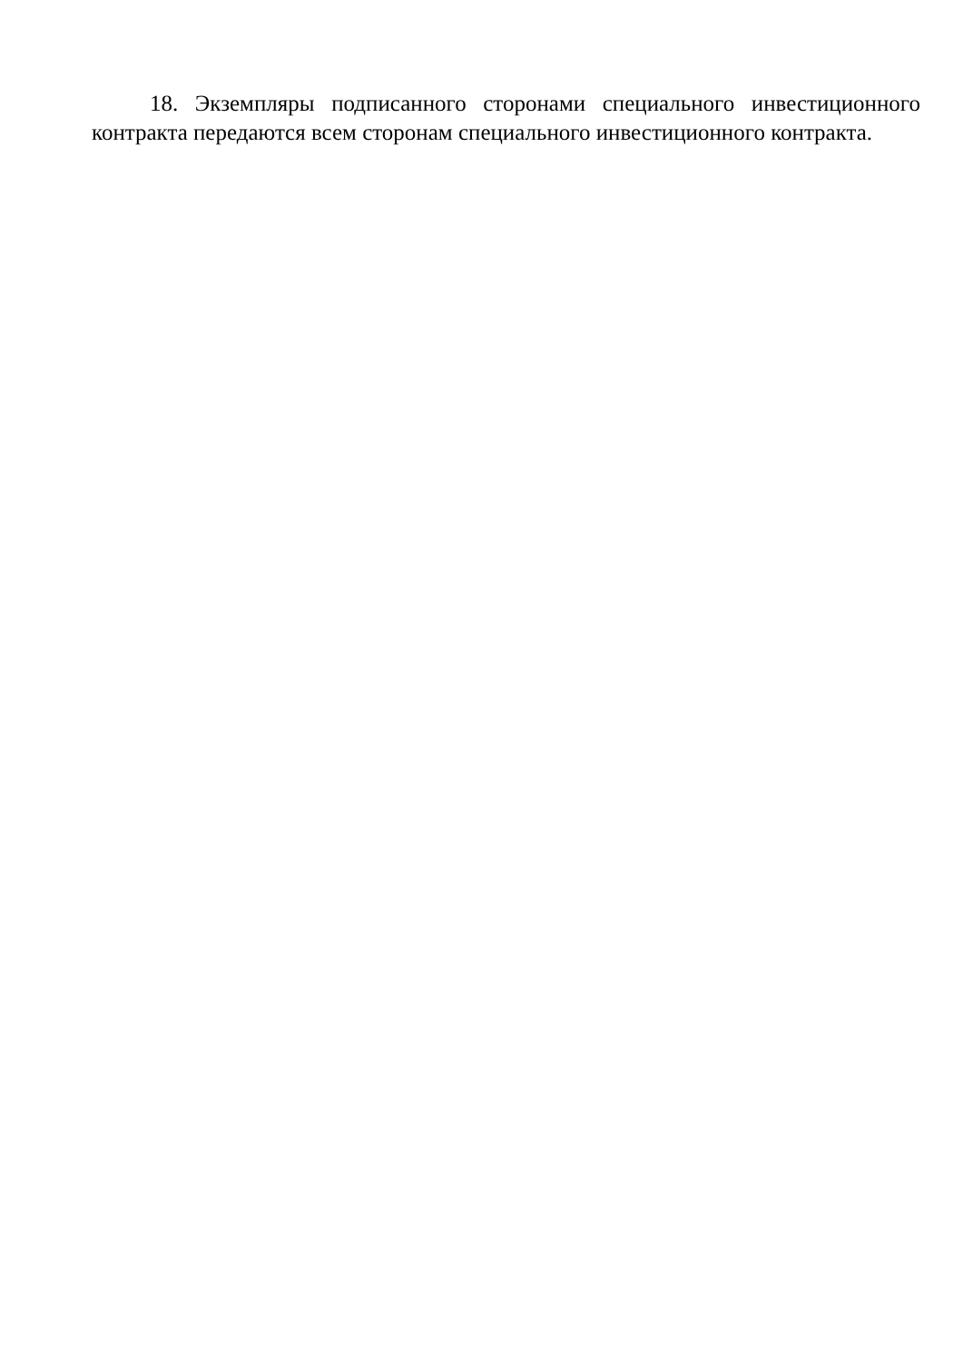18. Экземпляры подписанного сторонами специального инвестиционного контракта передаются всем сторонам специального инвестиционного контракта.